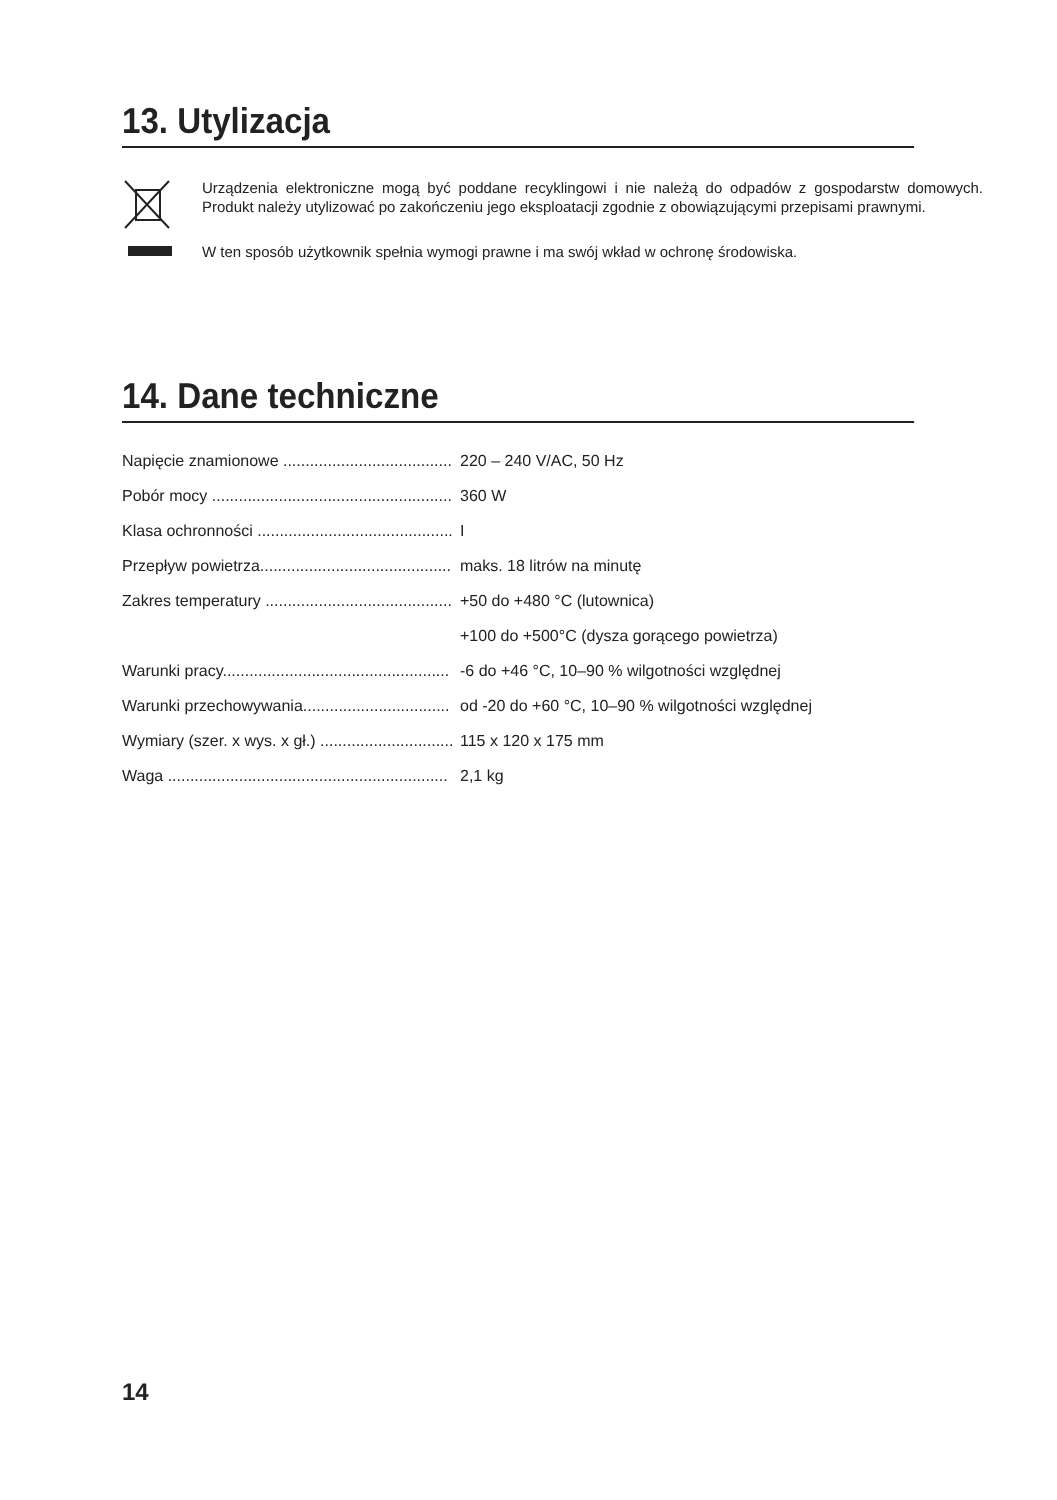13. Utylizacja
Urządzenia elektroniczne mogą być poddane recyklingowi i nie należą do odpadów z gospodarstw domowych. Produkt należy utylizować po zakończeniu jego eksploatacji zgodnie z obowiązującymi przepisami prawnymi.
W ten sposób użytkownik spełnia wymogi prawne i ma swój wkład w ochronę środowiska.
14. Dane techniczne
| Napięcie znamionowe ...................................... | 220 – 240 V/AC, 50 Hz |
| Pobór mocy ...................................................... | 360 W |
| Klasa ochronności ............................................ | I |
| Przepływ powietrza........................................... | maks. 18 litrów na minutę |
| Zakres temperatury .......................................... | +50 do +480 °C (lutownica) |
| | +100 do +500°C (dysza gorącego powietrza) |
| Warunki pracy................................................... | -6 do +46 °C, 10–90 % wilgotności względnej |
| Warunki przechowywania................................. | od -20 do +60 °C, 10–90 % wilgotności względnej |
| Wymiary (szer. x wys. x gł.) .............................. | 115 x 120 x 175 mm |
| Waga ............................................................... | 2,1 kg |
14